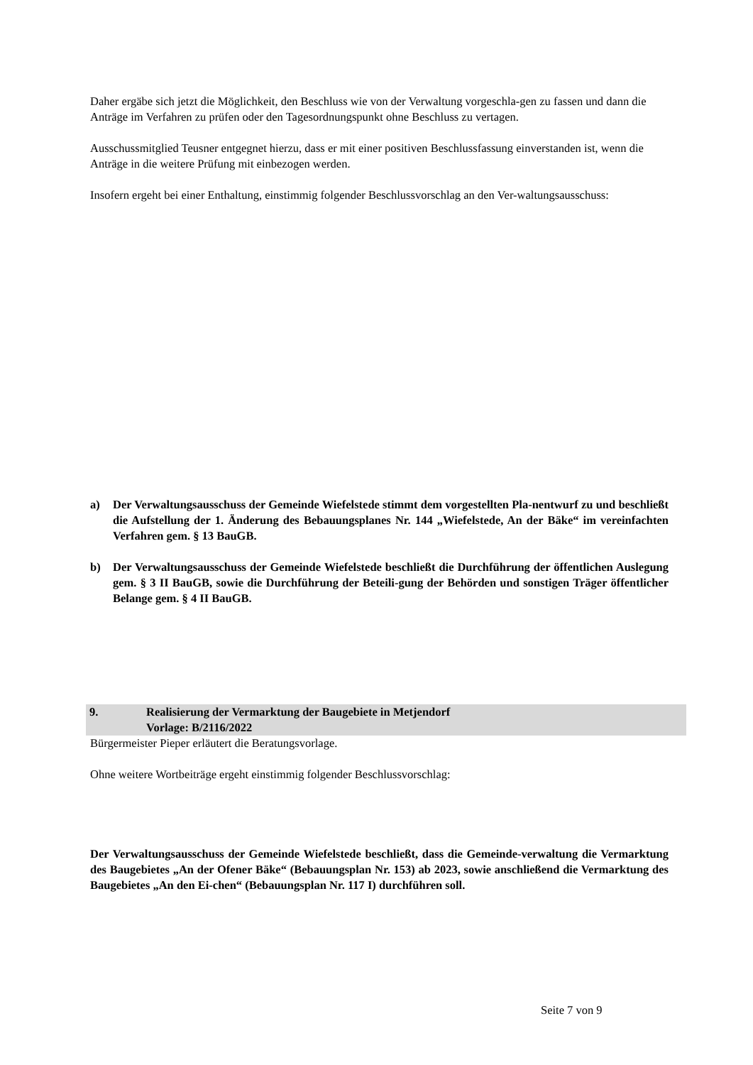Daher ergäbe sich jetzt die Möglichkeit, den Beschluss wie von der Verwaltung vorgeschla-gen zu fassen und dann die Anträge im Verfahren zu prüfen oder den Tagesordnungspunkt ohne Beschluss zu vertagen.
Ausschussmitglied Teusner entgegnet hierzu, dass er mit einer positiven Beschlussfassung einverstanden ist, wenn die Anträge in die weitere Prüfung mit einbezogen werden.
Insofern ergeht bei einer Enthaltung, einstimmig folgender Beschlussvorschlag an den Ver-waltungsausschuss:
a) Der Verwaltungsausschuss der Gemeinde Wiefelstede stimmt dem vorgestellten Pla-nentwurf zu und beschließt die Aufstellung der 1. Änderung des Bebauungsplanes Nr. 144 „Wiefelstede, An der Bäke“ im vereinfachten Verfahren gem. § 13 BauGB.
b) Der Verwaltungsausschuss der Gemeinde Wiefelstede beschließt die Durchführung der öffentlichen Auslegung gem. § 3 II BauGB, sowie die Durchführung der Beteili-gung der Behörden und sonstigen Träger öffentlicher Belange gem. § 4 II BauGB.
9. Realisierung der Vermarktung der Baugebiete in Metjendorf
Vorlage: B/2116/2022
Bürgermeister Pieper erläutert die Beratungsvorlage.
Ohne weitere Wortbeiträge ergeht einstimmig folgender Beschlussvorschlag:
Der Verwaltungsausschuss der Gemeinde Wiefelstede beschließt, dass die Gemeinde-verwaltung die Vermarktung des Baugebietes „An der Ofener Bäke“ (Bebauungsplan Nr. 153) ab 2023, sowie anschließend die Vermarktung des Baugebietes „An den Ei-chen“ (Bebauungsplan Nr. 117 I) durchführen soll.
Seite 7 von 9